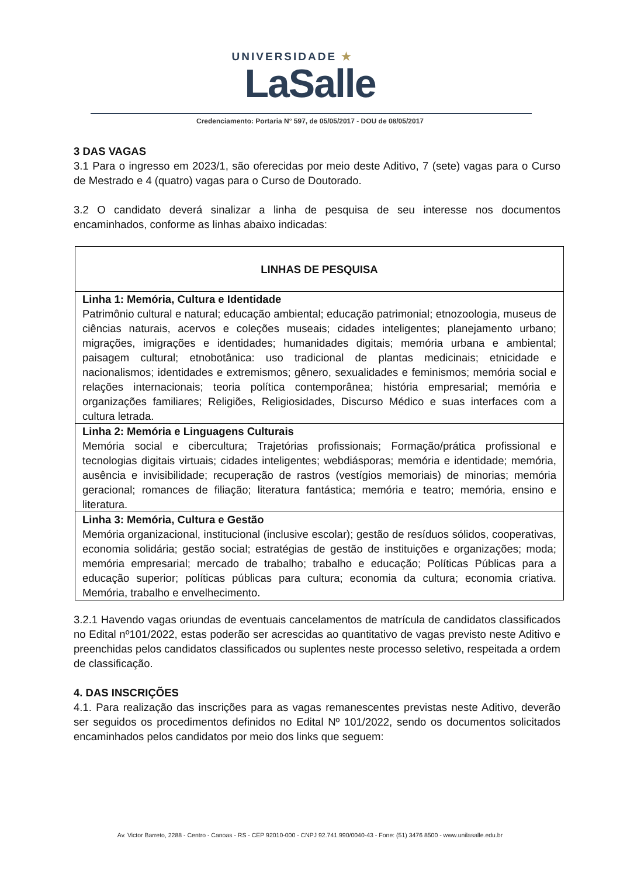UNIVERSIDADE ★
LaSalle
Credenciamento: Portaria N° 597, de 05/05/2017 - DOU de 08/05/2017
3 DAS VAGAS
3.1 Para o ingresso em 2023/1, são oferecidas por meio deste Aditivo, 7 (sete) vagas para o Curso de Mestrado e 4 (quatro) vagas para o Curso de Doutorado.
3.2 O candidato deverá sinalizar a linha de pesquisa de seu interesse nos documentos encaminhados, conforme as linhas abaixo indicadas:
| LINHAS DE PESQUISA |
| --- |
| Linha 1: Memória, Cultura e Identidade Patrimônio cultural e natural; educação ambiental; educação patrimonial; etnozoologia, museus de ciências naturais, acervos e coleções museais; cidades inteligentes; planejamento urbano; migrações, imigrações e identidades; humanidades digitais; memória urbana e ambiental; paisagem cultural; etnobotânica: uso tradicional de plantas medicinais; etnicidade e nacionalismos; identidades e extremismos; gênero, sexualidades e feminismos; memória social e relações internacionais; teoria política contemporânea; história empresarial; memória e organizações familiares; Religiões, Religiosidades, Discurso Médico e suas interfaces com a cultura letrada. |
| Linha 2: Memória e Linguagens Culturais Memória social e cibercultura; Trajetórias profissionais; Formação/prática profissional e tecnologias digitais virtuais; cidades inteligentes; webdiásporas; memória e identidade; memória, ausência e invisibilidade; recuperação de rastros (vestígios memoriais) de minorias; memória geracional; romances de filiação; literatura fantástica; memória e teatro; memória, ensino e literatura. |
| Linha 3: Memória, Cultura e Gestão Memória organizacional, institucional (inclusive escolar); gestão de resíduos sólidos, cooperativas, economia solidária; gestão social; estratégias de gestão de instituições e organizações; moda; memória empresarial; mercado de trabalho; trabalho e educação; Políticas Públicas para a educação superior; políticas públicas para cultura; economia da cultura; economia criativa. Memória, trabalho e envelhecimento. |
3.2.1 Havendo vagas oriundas de eventuais cancelamentos de matrícula de candidatos classificados no Edital nº101/2022, estas poderão ser acrescidas ao quantitativo de vagas previsto neste Aditivo e preenchidas pelos candidatos classificados ou suplentes neste processo seletivo, respeitada a ordem de classificação.
4. DAS INSCRIÇÕES
4.1. Para realização das inscrições para as vagas remanescentes previstas neste Aditivo, deverão ser seguidos os procedimentos definidos no Edital Nº 101/2022, sendo os documentos solicitados encaminhados pelos candidatos por meio dos links que seguem:
Av. Victor Barreto, 2288 - Centro - Canoas - RS - CEP 92010-000 - CNPJ 92.741.990/0040-43 - Fone: (51) 3476 8500 - www.unilasalle.edu.br